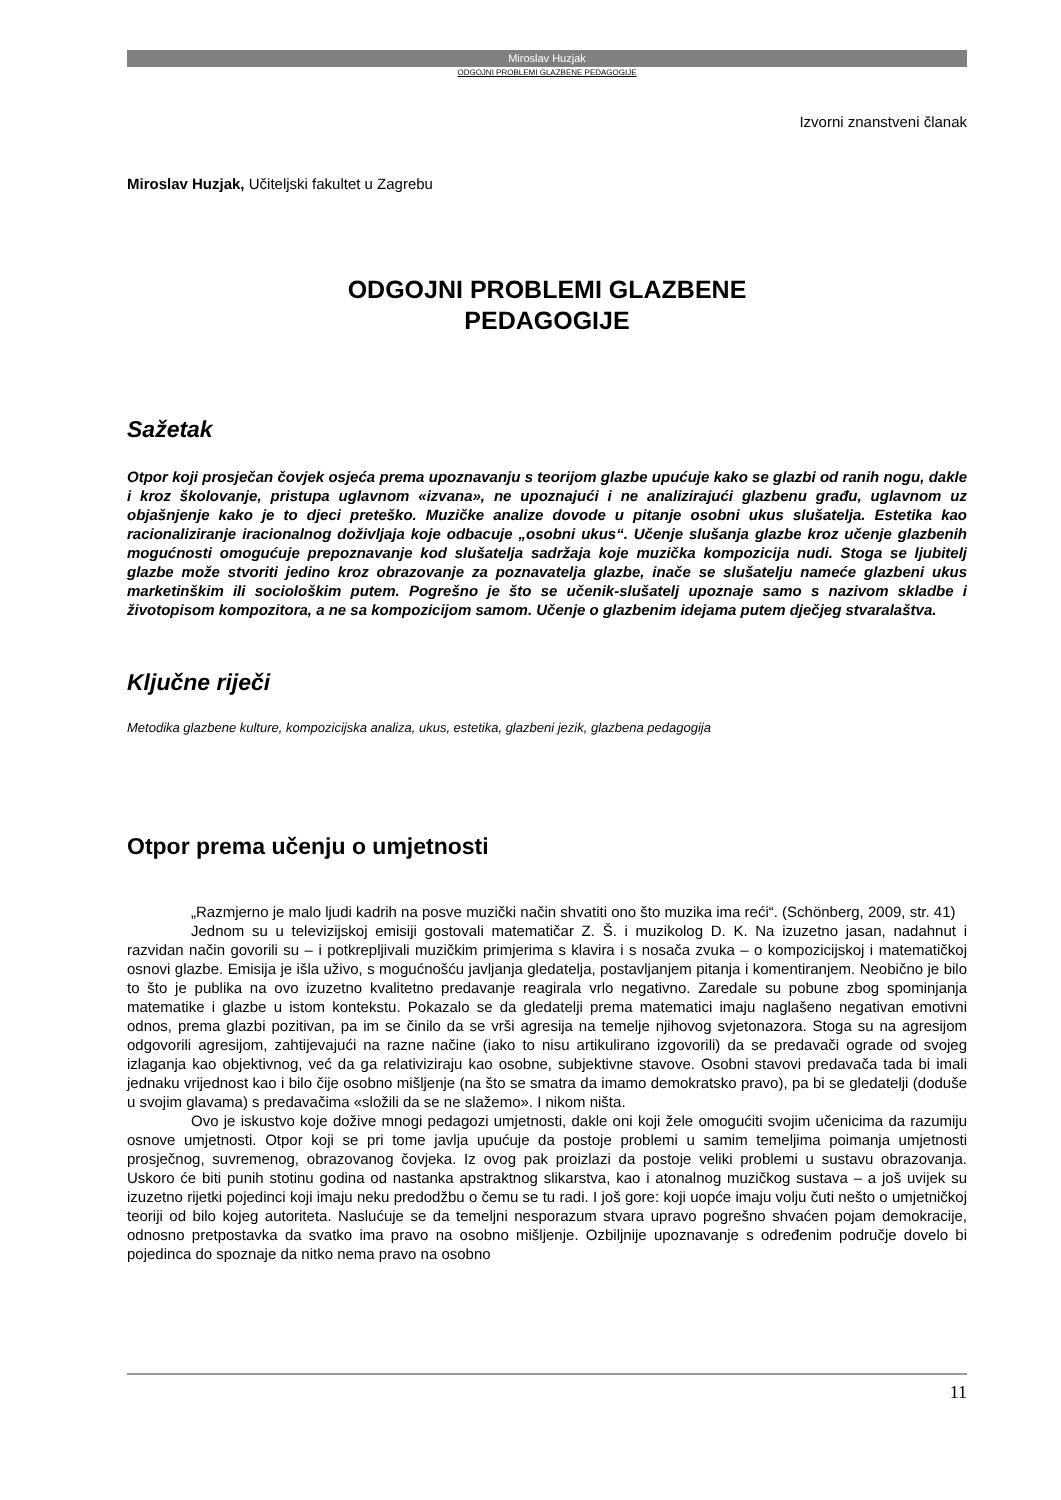Miroslav Huzjak
ODGOJNI PROBLEMI GLAZBENE PEDAGOGIJE
Izvorni znanstveni članak
Miroslav Huzjak, Učiteljski fakultet u Zagrebu
ODGOJNI PROBLEMI GLAZBENE
PEDAGOGIJE
Sažetak
Otpor koji prosječan čovjek osjeća prema upoznavanju s teorijom glazbe upućuje kako se glazbi od ranih nogu, dakle i kroz školovanje, pristupa uglavnom «izvana», ne upoznajući i ne analizirajući glazbenu građu, uglavnom uz objašnjenje kako je to djeci preteško. Muzičke analize dovode u pitanje osobni ukus slušatelja. Estetika kao racionaliziranje iracionalnog doživljaja koje odbacuje „osobni ukus“. Učenje slušanja glazbe kroz učenje glazbenih mogućnosti omogućuje prepoznavanje kod slušatelja sadržaja koje muzička kompozicija nudi. Stoga se ljubitelj glazbe može stvoriti jedino kroz obrazovanje za poznavatelja glazbe, inače se slušatelju nameće glazbeni ukus marketinškim ili sociološkim putem. Pogrešno je što se učenik-slušatelj upoznaje samo s nazivom skladbe i životopisom kompozitora, a ne sa kompozicijom samom. Učenje o glazbenim idejama putem dječjeg stvaralaštva.
Ključne riječi
Metodika glazbene kulture, kompozicijska analiza, ukus, estetika, glazbeni jezik, glazbena pedagogija
Otpor prema učenju o umjetnosti
„Razmjerno je malo ljudi kadrih na posve muzički način shvatiti ono što muzika ima reći“. (Schönberg, 2009, str. 41)
Jednom su u televizijskoj emisiji gostovali matematičar Z. Š. i muzikolog D. K. Na izuzetno jasan, nadahnut i razvidan način govorili su – i potkrepljivali muzičkim primjerima s klavira i s nosača zvuka – o kompozicijskoj i matematičkoj osnovi glazbe. Emisija je išla uživo, s mogućnošću javljanja gledatelja, postavljanjem pitanja i komentiranjem. Neobično je bilo to što je publika na ovo izuzetno kvalitetno predavanje reagirala vrlo negativno. Zaredale su pobune zbog spominjanja matematike i glazbe u istom kontekstu. Pokazalo se da gledatelji prema matematici imaju naglašeno negativan emotivni odnos, prema glazbi pozitivan, pa im se činilo da se vrši agresija na temelje njihovog svjetonazora. Stoga su na agresijom odgovorili agresijom, zahtijevajući na razne načine (iako to nisu artikulirano izgovorili) da se predavači ograde od svojeg izlaganja kao objektivnog, već da ga relativiziraju kao osobne, subjektivne stavove. Osobni stavovi predavača tada bi imali jednaku vrijednost kao i bilo čije osobno mišljenje (na što se smatra da imamo demokratsko pravo), pa bi se gledatelji (doduše u svojim glavama) s predavačima «složili da se ne slažemo». I nikom ništa.
Ovo je iskustvo koje dožive mnogi pedagozi umjetnosti, dakle oni koji žele omogućiti svojim učenicima da razumiju osnove umjetnosti. Otpor koji se pri tome javlja upućuje da postoje problemi u samim temeljima poimanja umjetnosti prosječnog, suvremenog, obrazovanog čovjeka. Iz ovog pak proizlazi da postoje veliki problemi u sustavu obrazovanja. Uskoro će biti punih stotinu godina od nastanka apstraktnog slikarstva, kao i atonalnog muzičkog sustava – a još uvijek su izuzetno rijetki pojedinci koji imaju neku predodžbu o čemu se tu radi. I još gore: koji uopće imaju volju čuti nešto o umjetničkoj teoriji od bilo kojeg autoriteta. Naslućuje se da temeljni nesporazum stvara upravo pogrešno shvaćen pojam demokracije, odnosno pretpostavka da svatko ima pravo na osobno mišljenje. Ozbiljnije upoznavanje s određenim područje dovelo bi pojedinca do spoznaje da nitko nema pravo na osobno
11